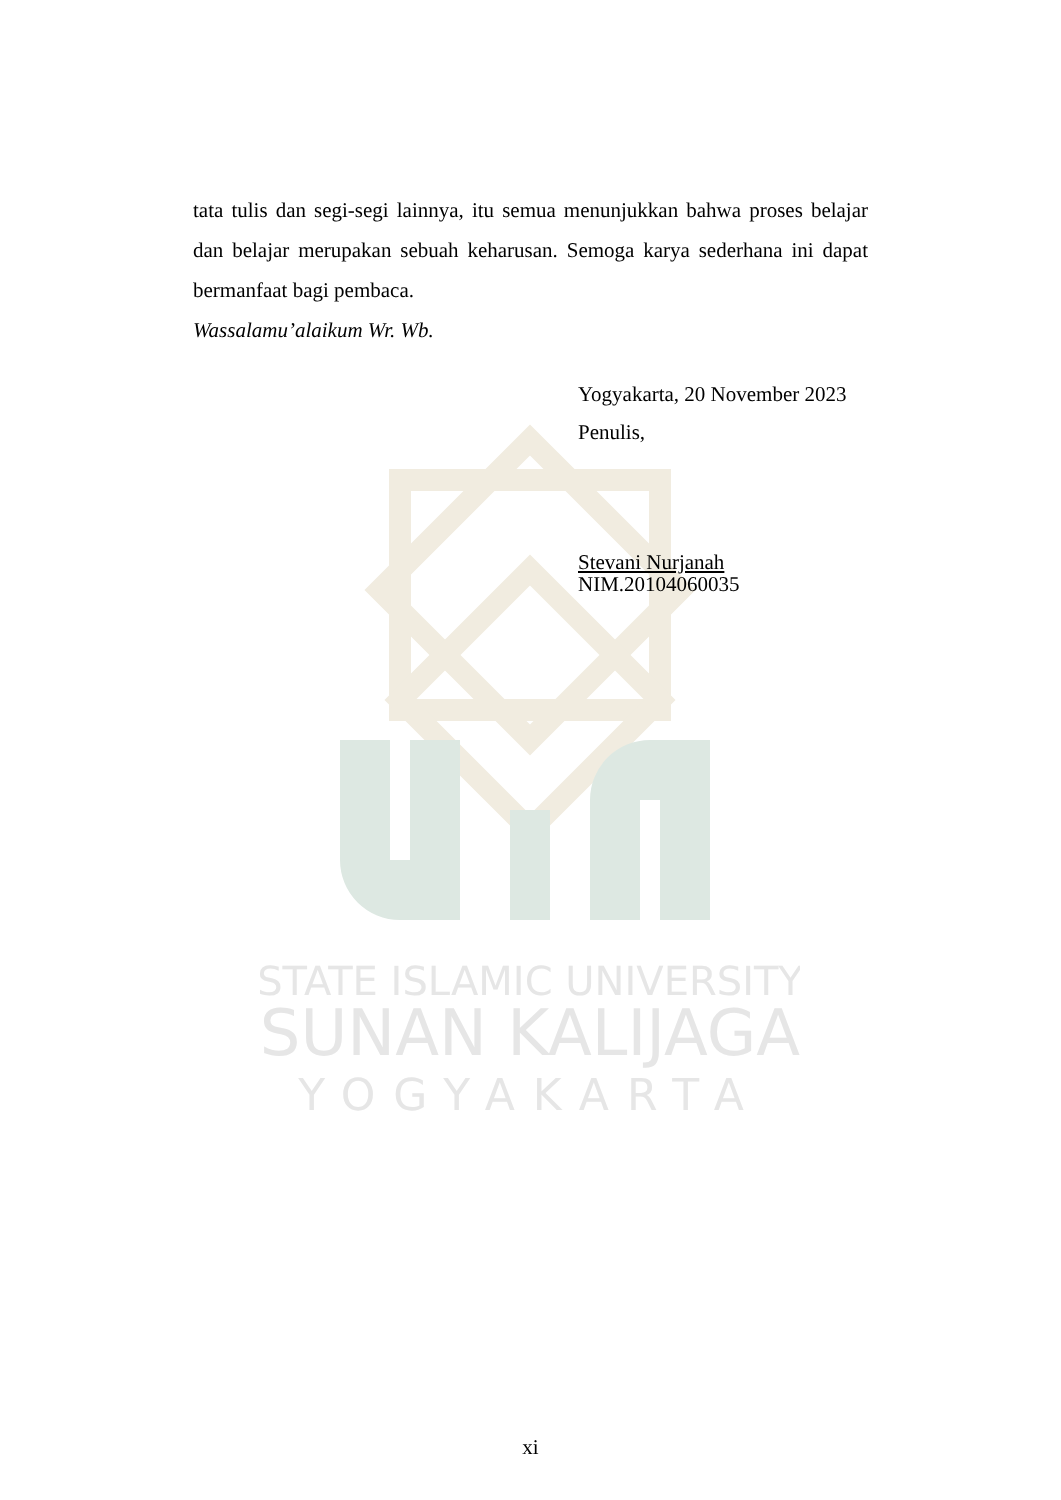STATE ISLAMIC UNIVERSITY
SUNAN KALIJAGA
YOGYAKARTA
tata tulis dan segi-segi lainnya, itu semua menunjukkan bahwa proses belajar dan belajar merupakan sebuah keharusan. Semoga karya sederhana ini dapat bermanfaat bagi pembaca.
Wassalamu’alaikum Wr. Wb.
Yogyakarta, 20 November 2023
Penulis,
Stevani Nurjanah
NIM.20104060035
xi